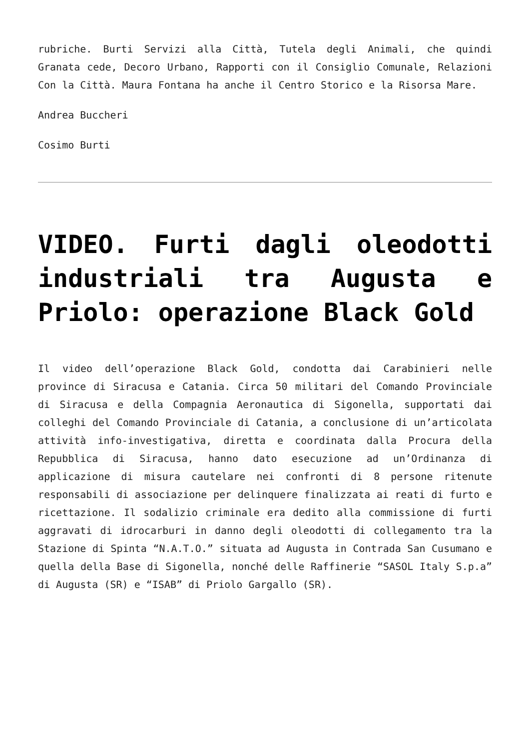rubriche. Burti Servizi alla Città, Tutela degli Animali, che quindi Granata cede, Decoro Urbano, Rapporti con il Consiglio Comunale, Relazioni Con la Città. Maura Fontana ha anche il Centro Storico e la Risorsa Mare.
Andrea Buccheri
Cosimo Burti
VIDEO. Furti dagli oleodotti industriali tra Augusta e Priolo: operazione Black Gold
Il video dell’operazione Black Gold, condotta dai Carabinieri nelle province di Siracusa e Catania. Circa 50 militari del Comando Provinciale di Siracusa e della Compagnia Aeronautica di Sigonella, supportati dai colleghi del Comando Provinciale di Catania, a conclusione di un’articolata attività info-investigativa, diretta e coordinata dalla Procura della Repubblica di Siracusa, hanno dato esecuzione ad un’Ordinanza di applicazione di misura cautelare nei confronti di 8 persone ritenute responsabili di associazione per delinquere finalizzata ai reati di furto e ricettazione. Il sodalizio criminale era dedito alla commissione di furti aggravati di idrocarburi in danno degli oleodotti di collegamento tra la Stazione di Spinta “N.A.T.O.” situata ad Augusta in Contrada San Cusumano e quella della Base di Sigonella, nonché delle Raffinerie “SASOL Italy S.p.a” di Augusta (SR) e “ISAB” di Priolo Gargallo (SR).